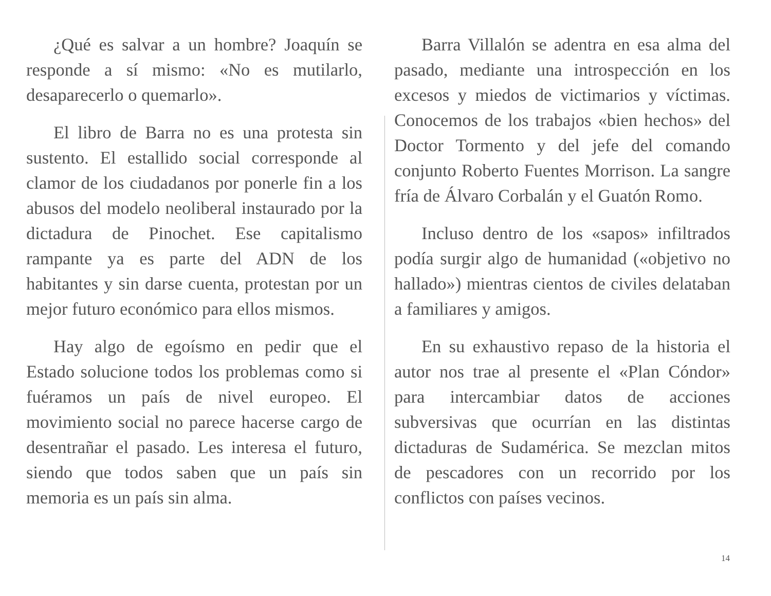¿Qué es salvar a un hombre? Joaquín se responde a sí mismo: «No es mutilarlo, desaparecerlo o quemarlo».
El libro de Barra no es una protesta sin sustento. El estallido social corresponde al clamor de los ciudadanos por ponerle fin a los abusos del modelo neoliberal instaurado por la dictadura de Pinochet. Ese capitalismo rampante ya es parte del ADN de los habitantes y sin darse cuenta, protestan por un mejor futuro económico para ellos mismos.
Hay algo de egoísmo en pedir que el Estado solucione todos los problemas como si fuéramos un país de nivel europeo. El movimiento social no parece hacerse cargo de desentrañar el pasado. Les interesa el futuro, siendo que todos saben que un país sin memoria es un país sin alma.
Barra Villalón se adentra en esa alma del pasado, mediante una introspección en los excesos y miedos de victimarios y víctimas. Conocemos de los trabajos «bien hechos» del Doctor Tormento y del jefe del comando conjunto Roberto Fuentes Morrison. La sangre fría de Álvaro Corbalán y el Guatón Romo.
Incluso dentro de los «sapos» infiltrados podía surgir algo de humanidad («objetivo no hallado») mientras cientos de civiles delataban a familiares y amigos.
En su exhaustivo repaso de la historia el autor nos trae al presente el «Plan Cóndor» para intercambiar datos de acciones subversivas que ocurrían en las distintas dictaduras de Sudamérica. Se mezclan mitos de pescadores con un recorrido por los conflictos con países vecinos.
14